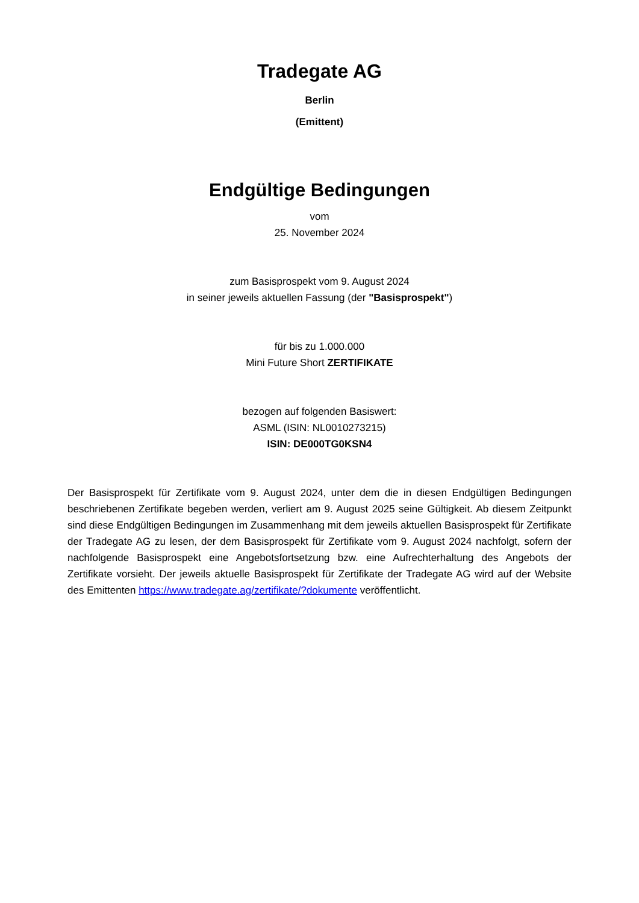Tradegate AG
Berlin
(Emittent)
Endgültige Bedingungen
vom
25. November 2024
zum Basisprospekt vom 9. August 2024
in seiner jeweils aktuellen Fassung (der "Basisprospekt")
für bis zu 1.000.000
Mini Future Short ZERTIFIKATE
bezogen auf folgenden Basiswert:
ASML (ISIN: NL0010273215)
ISIN: DE000TG0KSN4
Der Basisprospekt für Zertifikate vom 9. August 2024, unter dem die in diesen Endgültigen Bedingungen beschriebenen Zertifikate begeben werden, verliert am 9. August 2025 seine Gültigkeit. Ab diesem Zeitpunkt sind diese Endgültigen Bedingungen im Zusammenhang mit dem jeweils aktuellen Basisprospekt für Zertifikate der Tradegate AG zu lesen, der dem Basisprospekt für Zertifikate vom 9. August 2024 nachfolgt, sofern der nachfolgende Basisprospekt eine Angebotsfortsetzung bzw. eine Aufrechterhaltung des Angebots der Zertifikate vorsieht. Der jeweils aktuelle Basisprospekt für Zertifikate der Tradegate AG wird auf der Website des Emittenten https://www.tradegate.ag/zertifikate/?dokumente veröffentlicht.